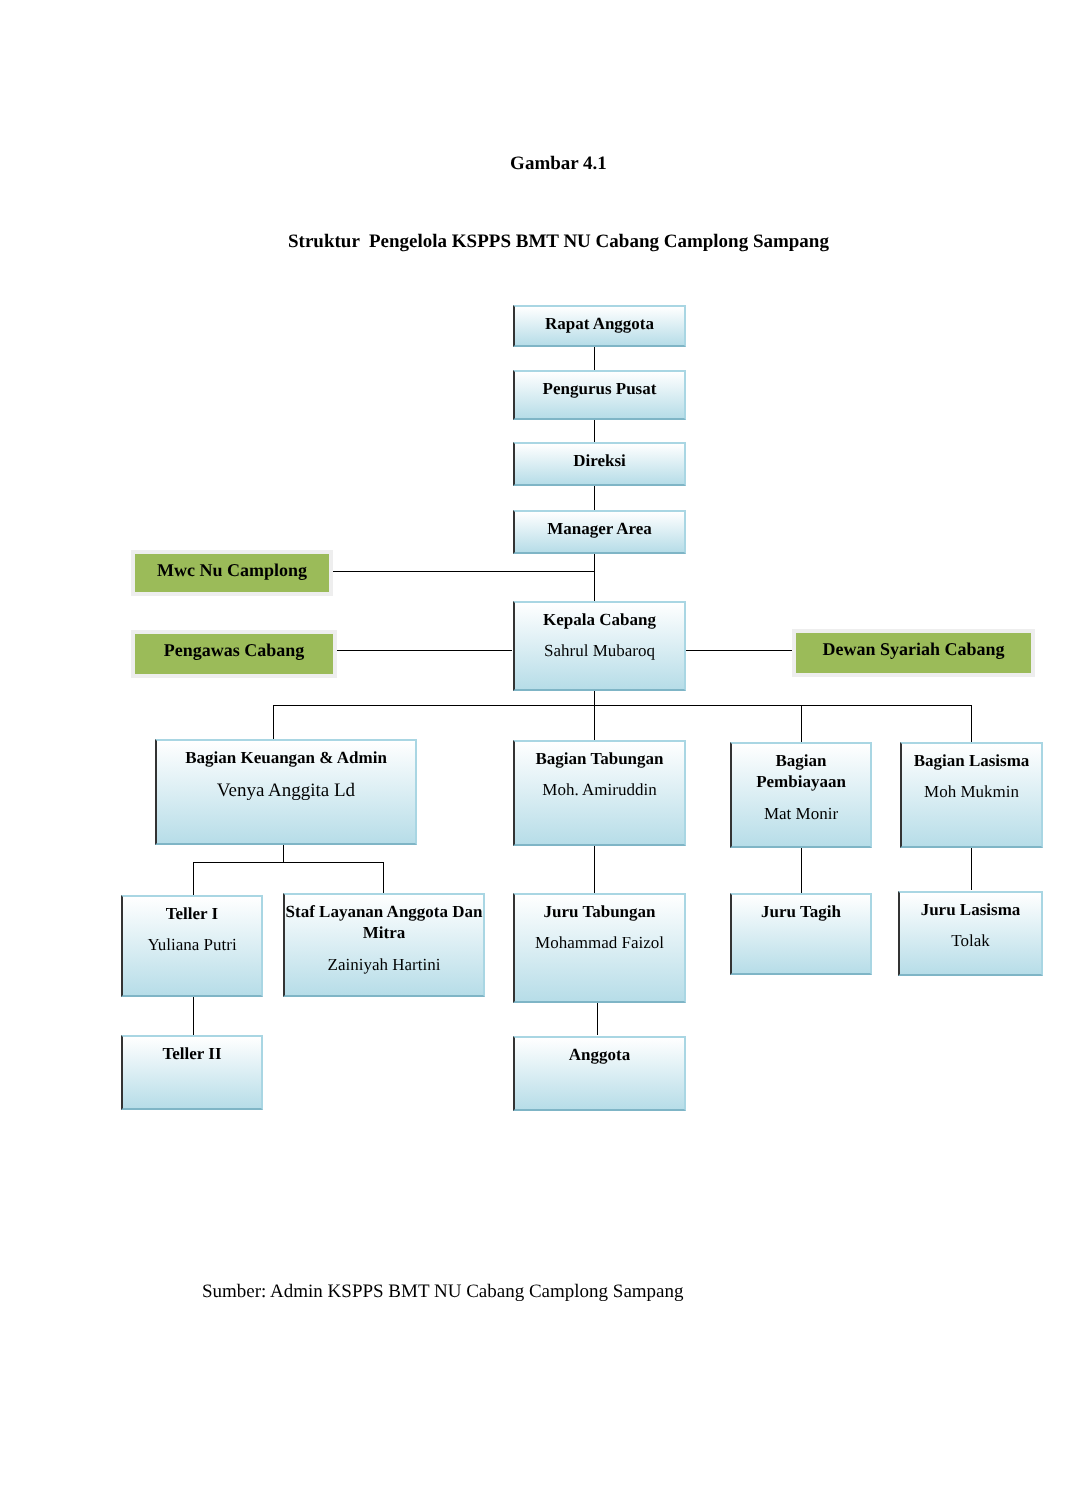Gambar 4.1
Struktur Pengelola KSPPS BMT NU Cabang Camplong Sampang
Rapat Anggota
Pengurus Pusat
Direksi
Manager Area
Mwc Nu Camplong
Kepala Cabang
Sahrul Mubaroq
Pengawas Cabang Dewan Syariah Cabang
Bagian Keuangan & Admin
Venya Anggita Ld
Bagian Tabungan
Moh. Amiruddin
Bagian Pembiayaan
Mat Monir
Bagian Lasisma
Moh Mukmin
Teller I
Yuliana Putri
Staf Layanan Anggota Dan Mitra
Zainiyah Hartini
Juru Tabungan
Mohammad Faizol
Juru Tagih
Juru Lasisma
Tolak
Teller II Anggota
Sumber: Admin KSPPS BMT NU Cabang Camplong Sampang